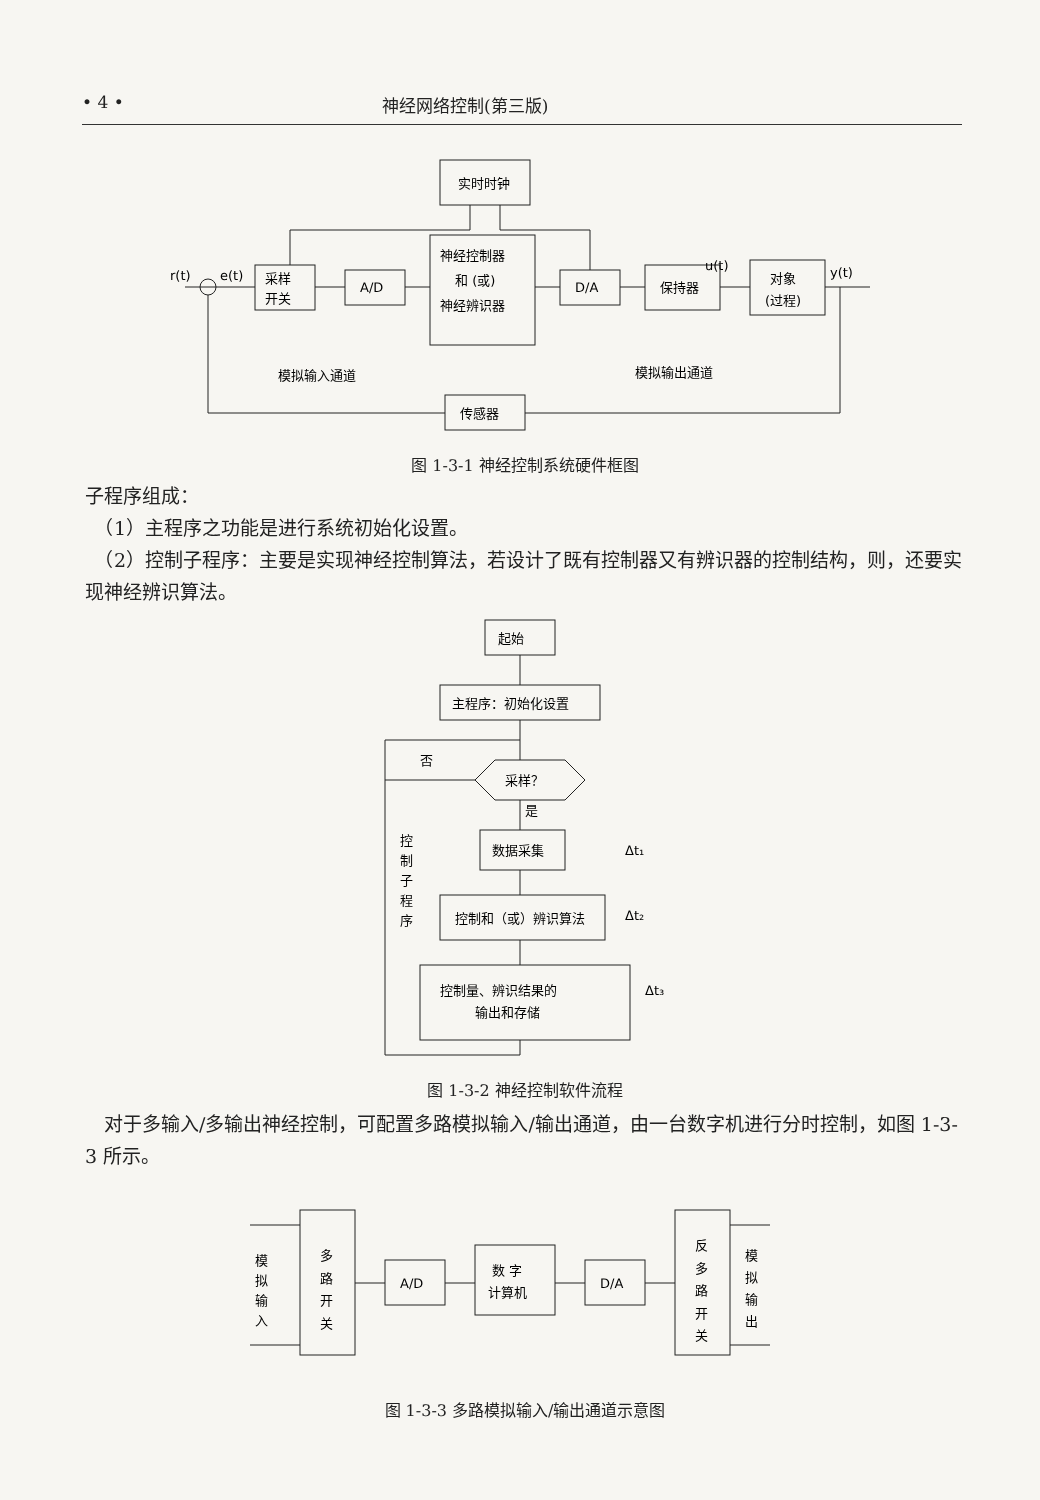• 4 • 神经网络控制(第三版)
实时时钟
r(t)
e(t)
采样
开关
A/D
神经控制器
和 (或)
神经辨识器
D/A
保持器
对象
(过程)
u(t)
y(t)
模拟输入通道
模拟输出通道
传感器
图 1-3-1 神经控制系统硬件框图
子程序组成：
　（1）主程序之功能是进行系统初始化设置。
　（2）控制子程序：主要是实现神经控制算法，若设计了既有控制器又有辨识器的控制结构，则，还要实现神经辨识算法。
起始
主程序：初始化设置
采样？
否
是
数据采集
控制和（或）辨识算法
控制量、辨识结果的
输出和存储
Δt₁
Δt₂
Δt₃
控
制
子
程
序
图 1-3-2 神经控制软件流程
　对于多输入/多输出神经控制，可配置多路模拟输入/输出通道，由一台数字机进行分时控制，如图 1-3-3 所示。
模
拟
输
入
多
路
开
关
A/D
数 字
计算机
D/A
反
多
路
开
关
模
拟
输
出
图 1-3-3 多路模拟输入/输出通道示意图